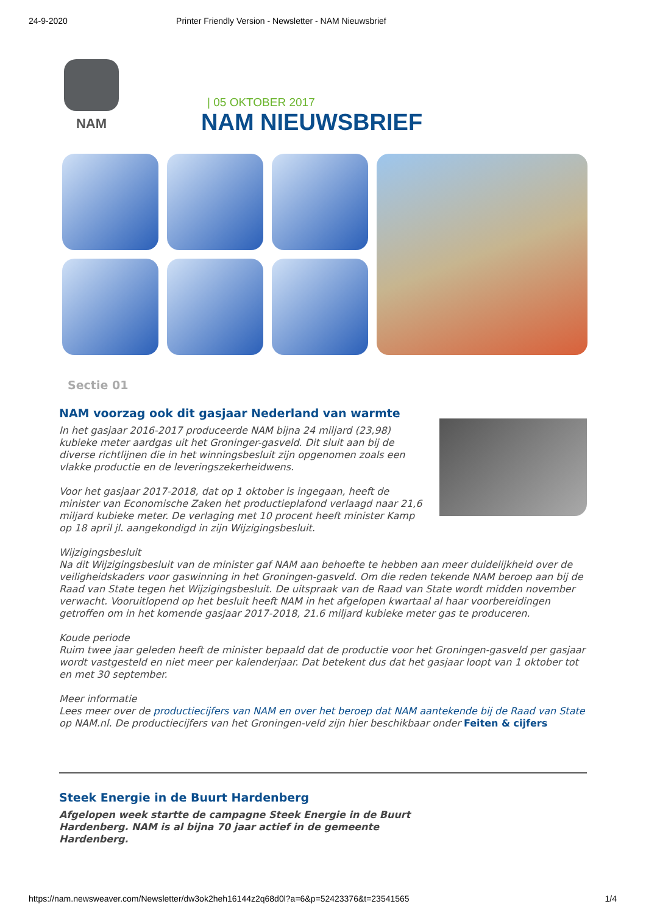24-9-2020 Printer Friendly Version - Newsletter - NAM Nieuwsbrief
NAM
| 05 OKTOBER 2017
NAM NIEUWSBRIEF
Sectie 01
NAM voorzag ook dit gasjaar Nederland van warmte
In het gasjaar 2016-2017 produceerde NAM bijna 24 miljard (23,98) kubieke meter aardgas uit het Groninger-gasveld. Dit sluit aan bij de diverse richtlijnen die in het winningsbesluit zijn opgenomen zoals een vlakke productie en de leveringszekerheidwens.
Voor het gasjaar 2017-2018, dat op 1 oktober is ingegaan, heeft de minister van Economische Zaken het productieplafond verlaagd naar 21,6 miljard kubieke meter. De verlaging met 10 procent heeft minister Kamp op 18 april jl. aangekondigd in zijn Wijzigingsbesluit.
Wijzigingsbesluit
Na dit Wijzigingsbesluit van de minister gaf NAM aan behoefte te hebben aan meer duidelijkheid over de veiligheidskaders voor gaswinning in het Groningen-gasveld. Om die reden tekende NAM beroep aan bij de Raad van State tegen het Wijzigingsbesluit. De uitspraak van de Raad van State wordt midden november verwacht. Vooruitlopend op het besluit heeft NAM in het afgelopen kwartaal al haar voorbereidingen getroffen om in het komende gasjaar 2017-2018, 21.6 miljard kubieke meter gas te produceren.
Koude periode
Ruim twee jaar geleden heeft de minister bepaald dat de productie voor het Groningen-gasveld per gasjaar wordt vastgesteld en niet meer per kalenderjaar. Dat betekent dus dat het gasjaar loopt van 1 oktober tot en met 30 september.
Meer informatie
Lees meer over de productiecijfers van NAM en over het beroep dat NAM aantekende bij de Raad van State op NAM.nl. De productiecijfers van het Groningen-veld zijn hier beschikbaar onder Feiten & cijfers
Steek Energie in de Buurt Hardenberg
Afgelopen week startte de campagne Steek Energie in de Buurt Hardenberg. NAM is al bijna 70 jaar actief in de gemeente Hardenberg.
https://nam.newsweaver.com/Newsletter/dw3ok2heh16144z2q68d0l?a=6&p=52423376&t=23541565 1/4